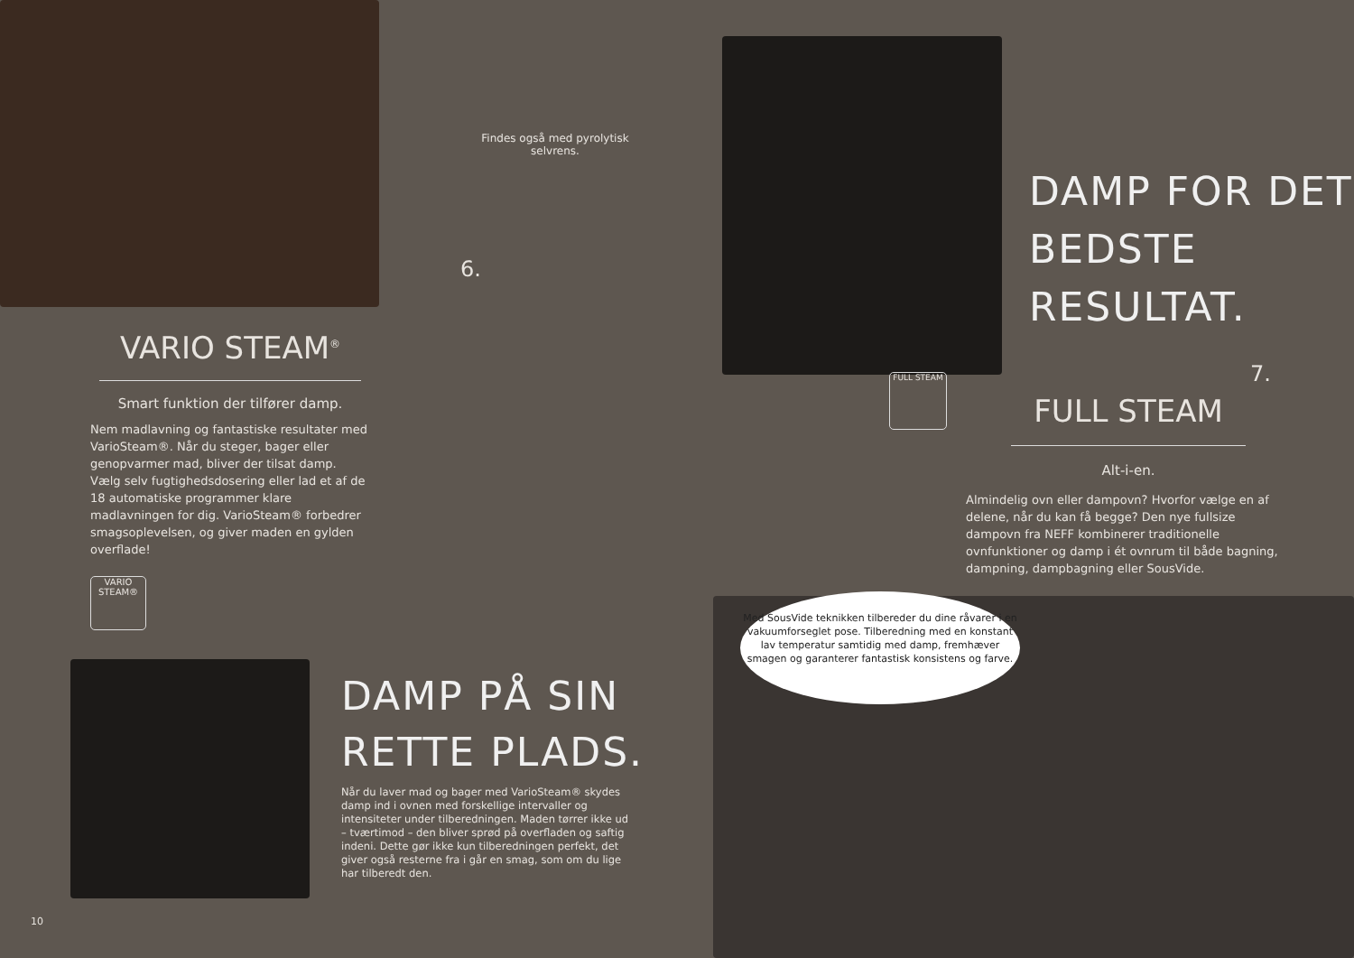Findes også med pyrolytisk selvrens.
6.
VARIO STEAM<sup>®</sup>
Smart funktion der tilfører damp.
Nem madlavning og fantastiske resultater med VarioSteam®. Når du steger, bager eller genopvarmer mad, bliver der tilsat damp. Vælg selv fugtighedsdosering eller lad et af de 18 automatiske programmer klare madlavningen for dig. VarioSteam® forbedrer smagsoplevelsen, og giver maden en gylden overflade!
VARIO STEAM®
DAMP FOR DET
BEDSTE RESULTAT.
FULL STEAM 7.
FULL STEAM
Alt-i-en.
Almindelig ovn eller dampovn? Hvorfor vælge en af delene, når du kan få begge? Den nye fullsize dampovn fra NEFF kombinerer traditionelle ovnfunktioner og damp i ét ovnrum til både bagning, dampning, dampbagning eller SousVide.
Med SousVide teknikken tilbereder du dine råvarer i en vakuumforseglet pose. Tilberedning med en konstant lav temperatur samtidig med damp, fremhæver smagen og garanterer fantastisk konsistens og farve.
DAMP PÅ SIN
RETTE PLADS.
Når du laver mad og bager med VarioSteam® skydes damp ind i ovnen med forskellige intervaller og intensiteter under tilberedningen. Maden tørrer ikke ud – tværtimod – den bliver sprød på overfladen og saftig indeni. Dette gør ikke kun tilberedningen perfekt, det giver også resterne fra i går en smag, som om du lige har tilberedt den.
10